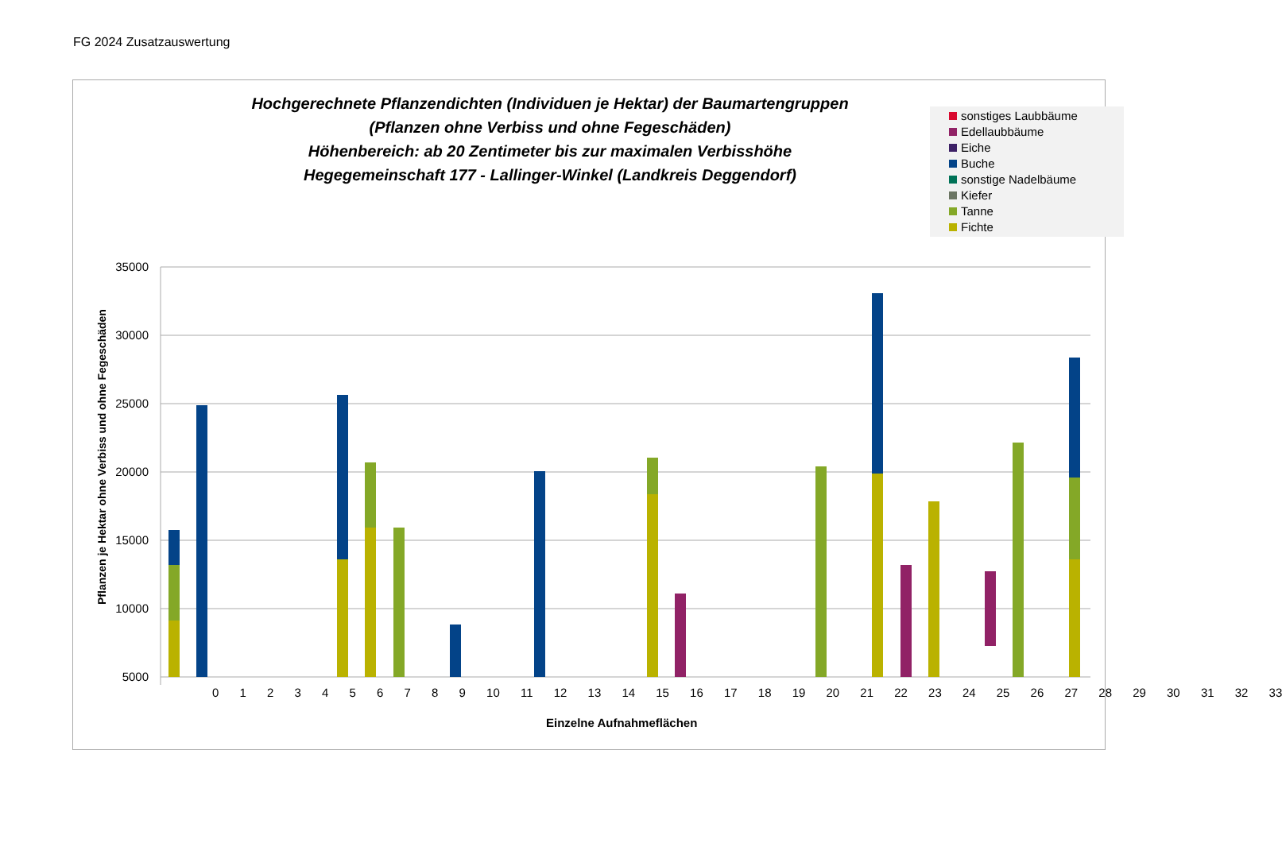FG 2024 Zusatzauswertung
Hochgerechnete Pflanzendichten (Individuen je Hektar) der Baumartengruppen
(Pflanzen ohne Verbiss und ohne Fegeschäden)
Höhenbereich: ab 20 Zentimeter bis zur maximalen Verbisshöhe
Hegegemeinschaft 177 - Lallinger-Winkel (Landkreis Deggendorf)
sonstiges Laubbäume
Edellaubbäume
Eiche
Buche
sonstige Nadelbäume
Kiefer
Tanne
Fichte
35000
30000
25000
20000
15000
10000
5000
Pflanzen je Hektar ohne Verbiss und ohne Fegeschäden
0 1 2 3 4 5 6 7 8 9 10 11 12 13 14 15 16 17 18 19 20 21 22 23 24 25 26 27 28 29 30 31 32 33
Einzelne Aufnahmeflächen